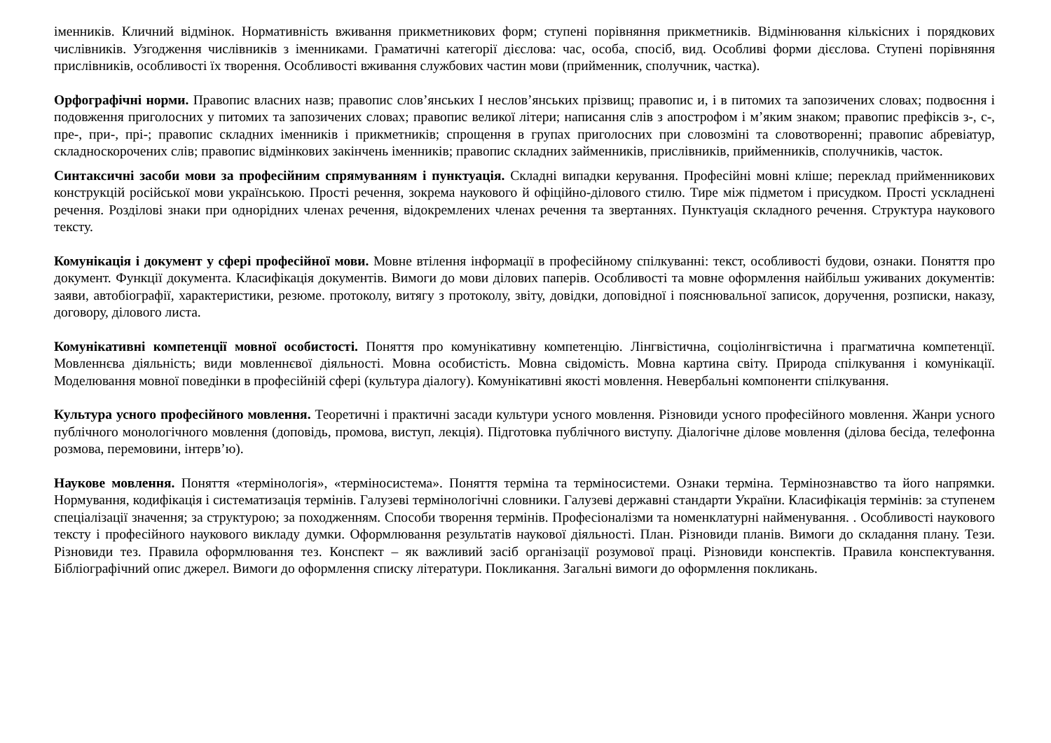іменників. Кличний відмінок. Нормативність вживання прикметникових форм; ступені порівняння прикметників. Відмінювання кількісних і порядкових числівників. Узгодження числівників з іменниками. Граматичні категорії дієслова: час, особа, спосіб, вид. Особливі форми дієслова. Ступені порівняння прислівників, особливості їх творення. Особливості вживання службових частин мови (прийменник, сполучник, частка).
Орфографічні норми. Правопис власних назв; правопис слов’янських І неслов’янських прізвищ; правопис и, і в питомих та запозичених словах; подвоєння і подовження приголосних у питомих та запозичених словах; правопис великої літери; написання слів з апострофом і м’яким знаком; правопис префіксів з-, с-, пре-, при-, прі-; правопис складних іменників і прикметників; спрощення в групах приголосних при словозміні та словотворенні; правопис абревіатур, складноскорочених слів; правопис відмінкових закінчень іменників; правопис складних займенників, прислівників, прийменників, сполучників, часток.
Синтаксичні засоби мови за професійним спрямуванням і пунктуація. Складні випадки керування. Професійні мовні кліше; переклад прийменникових конструкцій російської мови українською. Прості речення, зокрема наукового й офіційно-ділового стилю. Тире між підметом і присудком. Прості ускладнені речення. Розділові знаки при однорідних членах речення, відокремлених членах речення та звертаннях. Пунктуація складного речення. Структура наукового тексту.
Комунікація і документ у сфері професійної мови. Мовне втілення інформації в професійному спілкуванні: текст, особливості будови, ознаки. Поняття про документ. Функції документа. Класифікація документів. Вимоги до мови ділових паперів. Особливості та мовне оформлення найбільш уживаних документів: заяви, автобіографії, характеристики, резюме. протоколу, витягу з протоколу, звіту, довідки, доповідної і пояснювальної записок, доручення, розписки, наказу, договору, ділового листа.
Комунікативні компетенції мовної особистості. Поняття про комунікативну компетенцію. Лінгвістична, соціолінгвістична і прагматична компетенції. Мовленнєва діяльність; види мовленнєвої діяльності. Мовна особистість. Мовна свідомість. Мовна картина світу. Природа спілкування і комунікації. Моделювання мовної поведінки в професійній сфері (культура діалогу). Комунікативні якості мовлення. Невербальні компоненти спілкування.
Культура усного професійного мовлення. Теоретичні і практичні засади культури усного мовлення. Різновиди усного професійного мовлення. Жанри усного публічного монологічного мовлення (доповідь, промова, виступ, лекція). Підготовка публічного виступу. Діалогічне ділове мовлення (ділова бесіда, телефонна розмова, перемовини, інтерв’ю).
Наукове мовлення. Поняття «термінологія», «терміносистема». Поняття терміна та терміносистеми. Ознаки терміна. Термінознавство та його напрямки. Нормування, кодифікація і систематизація термінів. Галузеві термінологічні словники. Галузеві державні стандарти України. Класифікація термінів: за ступенем спеціалізації значення; за структурою; за походженням. Способи творення термінів. Професіоналізми та номенклатурні найменування. . Особливості наукового тексту і професійного наукового викладу думки. Оформлювання результатів наукової діяльності. План. Різновиди планів. Вимоги до складання плану. Тези. Різновиди тез. Правила оформлювання тез. Конспект – як важливий засіб організації розумової праці. Різновиди конспектів. Правила конспектування. Бібліографічний опис джерел. Вимоги до оформлення списку літератури. Покликання. Загальні вимоги до оформлення покликань.